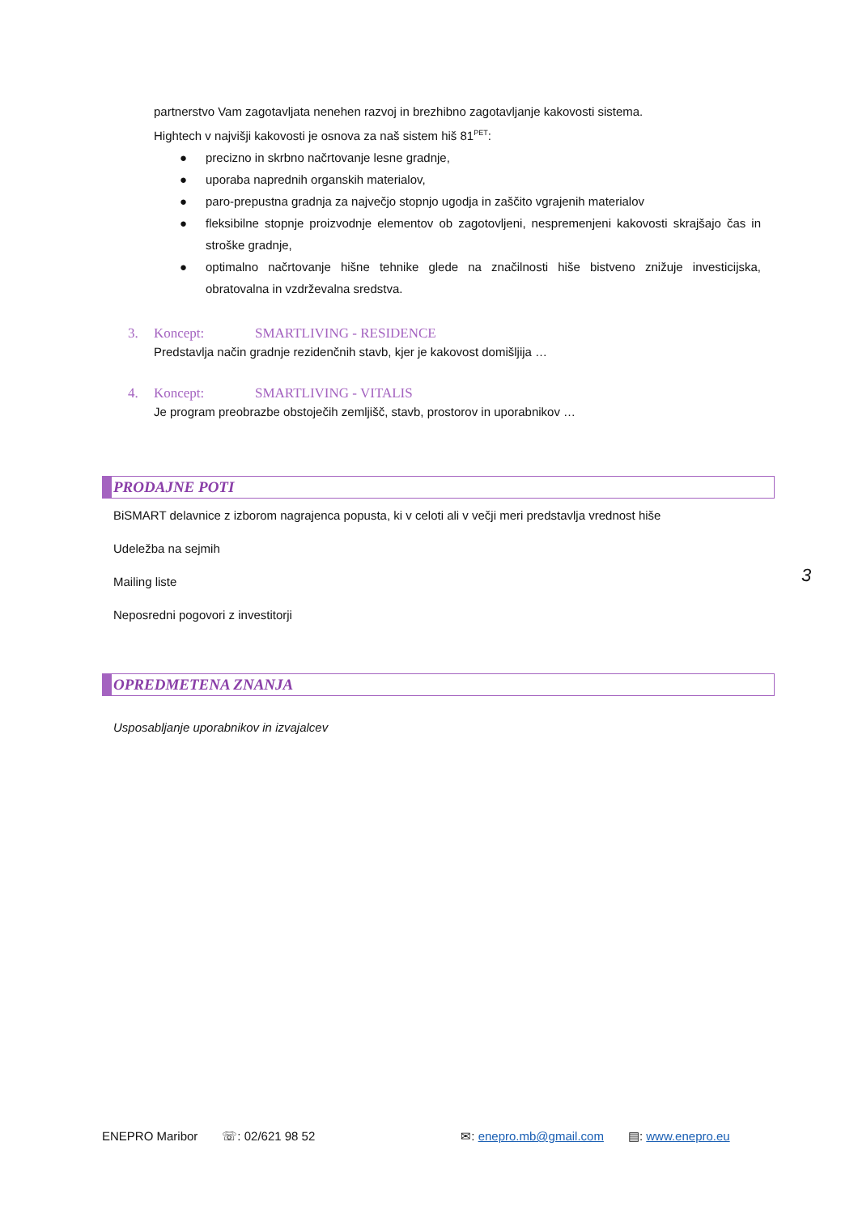partnerstvo Vam zagotavljata nenehen razvoj in brezhibno zagotavljanje kakovosti sistema.
Hightech v najvišji kakovosti je osnova za naš sistem hiš 81<sup>PET</sup>:
● precizno in skrbno načrtovanje lesne gradnje,
● uporaba naprednih organskih materialov,
● paro-prepustna gradnja za največjo stopnjo ugodja in zaščito vgrajenih materialov
● fleksibilne stopnje proizvodnje elementov ob zagotovljeni, nespremenjeni kakovosti skrajšajo čas in stroške gradnje,
● optimalno načrtovanje hišne tehnike glede na značilnosti hiše bistveno znižuje investicijska, obratovalna in vzdrževalna sredstva.
3. Koncept: SMARTLIVING - RESIDENCE
Predstavlja način gradnje rezidenčnih stavb, kjer je kakovost domišljija …
4. Koncept: SMARTLIVING - VITALIS
Je program preobrazbe obstoječih zemljišč, stavb, prostorov in uporabnikov …
PRODAJNE POTI
BiSMART delavnice z izborom nagrajenca popusta, ki v celoti ali v večji meri predstavlja vrednost hiše
Udeležba na sejmih
Mailing liste
Neposredni pogovori z investitorji
OPREDMETENA ZNANJA
Usposabljanje uporabnikov in izvajalcev
3
ENEPRO Maribor ☏: 02/621 98 52 ✉: enepro.mb@gmail.com ▤: www.enepro.eu